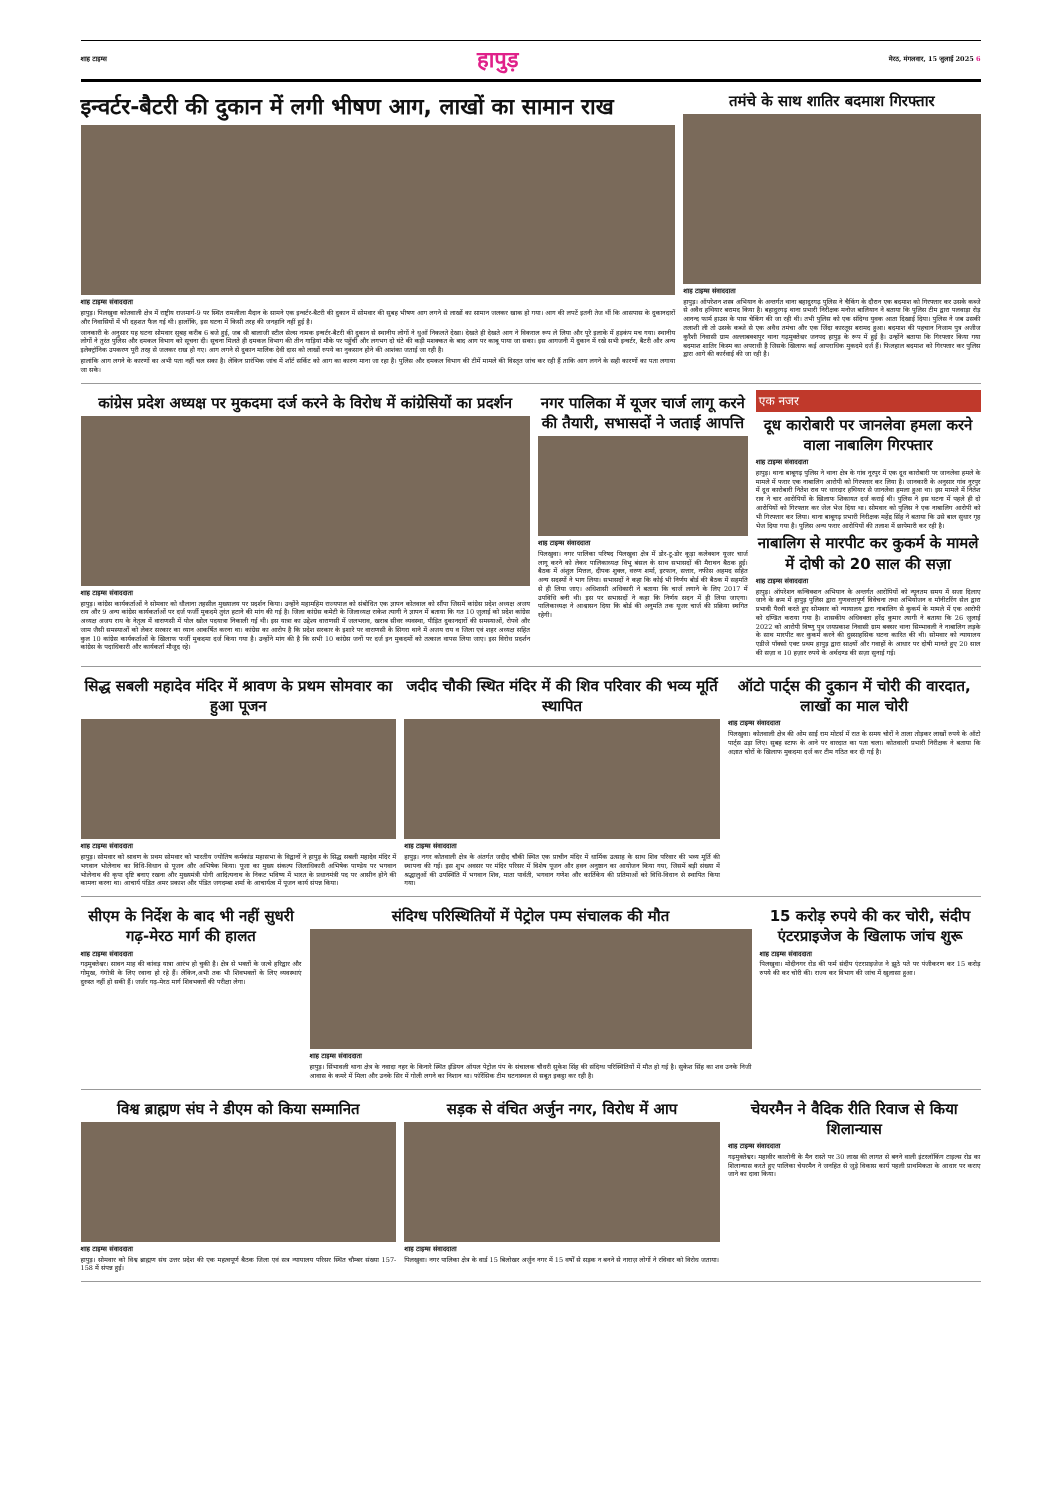शाह टाइम्स हापुड़ मेरठ, मंगलवार, 15 जुलाई 2025 6
इन्वर्टर-बैटरी की दुकान में लगी भीषण आग, लाखों का सामान राख
शाह टाइम्स संवाददाता
हापुड़। पिलखुवा कोतवाली क्षेत्र में राष्ट्रीय राजमार्ग-9 पर स्थित रामलीला मैदान के सामने एक इन्वर्टर-बैटरी की दुकान में सोमवार की सुबह भीषण आग लगने से लाखों का सामान जलकर खाक हो गया। आग की लपटें इतनी तेज थीं कि आसपास के दुकानदारों और निवासियों में भी दहशत फैल गई थी। हालाँकि, इस घटना में किसी तरह की जनहानि नहीं हुई है।
जानकारी के अनुसार यह घटना सोमवार सुबह करीब 6 बजे हुई, जब श्री बालाजी स्टील सेल्स नामक इन्वर्टर-बैटरी की दुकान से स्थानीय लोगों ने धुआँ निकलते देखा। देखते ही देखते आग ने विकराल रूप ले लिया और पूरे इलाके में हड़कंप मच गया। स्थानीय लोगों ने तुरंत पुलिस और दमकल विभाग को सूचना दी। सूचना मिलते ही दमकल विभाग की तीन गाड़ियां मौके पर पहुँचीं और लगभग दो घंटे की कड़ी मशक्कत के बाद आग पर काबू पाया जा सका। इस आगजनी में दुकान में रखे सभी इन्वर्टर, बैटरी और अन्य इलेक्ट्रॉनिक उपकरण पूरी तरह से जलकर राख हो गए। आग लगने से दुकान मालिक देवी दास को लाखों रुपये का नुकसान होने की आशंका जताई जा रही है।
हालांकि आग लगने के कारणों का अभी पता नहीं चल सका है। लेकिन प्रारंभिक जांच में शॉर्ट सर्किट को आग का कारण माना जा रहा है। पुलिस और दमकल विभाग की टीमें मामले की विस्तृत जांच कर रही हैं ताकि आग लगने के सही कारणों का पता लगाया जा सके।
तमंचे के साथ शातिर बदमाश गिरफ्तार
शाह टाइम्स संवाददाता
हापुड़। ऑपरेशन शस्त्र अभियान के अन्तर्गत थाना बहादुरगढ़ पुलिस ने चैकिंग के दौरान एक बदमाश को गिरफ्तार कर उसके कब्जे से अवैध हथियार बरामद किया है। बहादुरगढ़ थाना प्रभारी निरीक्षक मनोज बालियान ने बताया कि पुलिस टीम द्वारा पलवाड़ा रोड़ आनन्द फार्म हाउस के पास चेकिंग की जा रही थी। तभी पुलिस को एक संदिग्ध युवक आता दिखाई दिया। पुलिस ने जब उसकी तलाशी ली तो उसके कब्जे से एक अवैध तमंचा और एक जिंदा कारतूस बरामद हुआ। बदमाश की पहचान निजाम पुत्र अजीज कुरैशी निवासी ग्राम अल्लाबक्शपुर थाना गढ़मुक्तेश्वर जनपद हापुड़ के रूप में हुई है। उन्होंने बताया कि गिरफ्तार किया गया बदमाश शातिर किस्म का अपराधी है जिसके खिलाफ कई आपराधिक मुकदमे दर्ज हैं। फिलहाल बदमाश को गिरफ्तार कर पुलिस द्वारा आगे की कार्रवाई की जा रही है।
कांग्रेस प्रदेश अध्यक्ष पर मुकदमा दर्ज करने के विरोध में कांग्रेसियों का प्रदर्शन
शाह टाइम्स संवाददाता
हापुड़। कांग्रेस कार्यकर्ताओं ने सोमवार को धौलाना तहसील मुख्यालय पर प्रदर्शन किया। उन्होंने महामहिम राज्यपाल को संबोधित एक ज्ञापन कोतवाल को सौंपा जिसमें कांग्रेस प्रदेश अध्यक्ष अजय राय और 9 अन्य कांग्रेस कार्यकर्ताओं पर दर्ज फर्जी मुकदमे तुरंत हटाने की मांग की गई है। जिला कांग्रेस कमेटी के जिलाध्यक्ष राकेश त्यागी ने ज्ञापन में बताया कि गत 10 जुलाई को प्रदेश कांग्रेस अध्यक्ष अजय राय के नेतृत्व में वाराणसी में पोल खोल पदयात्रा निकाली गई थी। इस यात्रा का उद्देश्य वाराणसी में जलभराव, खराब सीवर व्यवस्था, पीड़ित दुकानदारों की समस्याओं, रोपवे और जाम जैसी समस्याओं को लेकर सरकार का ध्यान आकर्षित करना था। कांग्रेस का आरोप है कि प्रदेश सरकार के इशारे पर वाराणसी के सिगरा थाने में अजय राय व जिला एवं शहर अध्यक्ष सहित कुल 10 कांग्रेस कार्यकर्ताओं के खिलाफ फर्जी मुकदमा दर्ज किया गया है। उन्होंने मांग की है कि सभी 10 कांग्रेस जनों पर दर्ज इन मुकदमों को तत्काल वापस लिया जाए। इस विरोध प्रदर्शन कांग्रेस के पदाधिकारी और कार्यकर्ता मौजूद रहे।
नगर पालिका में यूजर चार्ज लागू करने की तैयारी, सभासदों ने जताई आपत्ति
शाह टाइम्स संवाददाता
पिलखुवा। नगर पालिका परिषद पिलखुवा क्षेत्र में डोर-टू-डोर कूड़ा कलेक्शन यूजर चार्ज लागू करने को लेकर पालिकाध्यक्ष विभू बंसल के साथ सभासदों की मैराथन बैठक हुई। बैठक में अंशुल मित्तल, दीपक शुक्ल, वरुण शर्मा, इरफान, सत्तार, नफीस अहमद सहित अन्य सदस्यों ने भाग लिया। सभासदों ने कहा कि कोई भी निर्णय बोर्ड की बैठक में सहमति से ही लिया जाए। अधिशासी अधिकारी ने बताया कि चार्ज लगाने के लिए 2017 में उपविधि बनी थी। इस पर सभासदों ने कहा कि निर्णय सदन में ही लिया जाएगा। पालिकाध्यक्ष ने आश्वासन दिया कि बोर्ड की अनुमति तक यूजर चार्ज की प्रक्रिया स्थगित रहेगी।
एक नजर
दूध कारोबारी पर जानलेवा हमला करने वाला नाबालिग गिरफ्तार
शाह टाइम्स संवाददाता
हापुड़। थाना बाबूगढ़ पुलिस ने थाना क्षेत्र के गांव नूरपुर में एक दूध कारोबारी पर जानलेवा हमले के मामले में फरार एक नाबालिग आरोपी को गिरफ्तार कर लिया है। जानकारी के अनुसार गांव नूरपुर में दूध कारोबारी नितेश राव पर धारदार हथियार से जानलेवा हमला हुआ था। इस मामले में नितेश राव ने चार आरोपियों के खिलाफ शिकायत दर्ज कराई थी। पुलिस ने इस घटना में पहले ही दो आरोपियों को गिरफ्तार कर जेल भेज दिया था। सोमवार को पुलिस ने एक नाबालिग आरोपी को भी गिरफ्तार कर लिया। थाना बाबूगढ़ प्रभारी निरीक्षक महेंद्र सिंह ने बताया कि उसे बाल सुधार गृह भेज दिया गया है। पुलिस अन्य फरार आरोपियों की तलाश में छापेमारी कर रही है।
नाबालिग से मारपीट कर कुकर्म के मामले में दोषी को 20 साल की सज़ा
शाह टाइम्स संवाददाता
हापुड़। ऑपरेशन कन्विक्शन अभियान के अन्तर्गत आरोपियों को न्यूनतम समय में सजा दिलाए जाने के क्रम में हापुड़ पुलिस द्वारा गुणवत्तापूर्ण विवेचना तथा अभियोजन व मॉनीटरिंग सेल द्वारा प्रभावी पैरवी करते हुए सोमवार को न्यायालय द्वारा नाबालिग से कुकर्म के मामले में एक आरोपी को दण्डित कराया गया है। शासकीय अधिवक्ता हरेंद्र कुमार त्यागी ने बताया कि 26 जुलाई 2022 को आरोपी विष्णु पुत्र जयप्रकाश निवासी ग्राम बक्सर थाना सिम्भावली ने नाबालिग लड़के के साथ मारपीट कर कुकर्म करने की दुस्साहसिक घटना कारित की थी। सोमवार को न्यायालय एडीजे पॉक्सो एक्ट प्रथम हापुड़ द्वारा साक्ष्यों और गवाहों के आधार पर दोषी मानते हुए 20 साल की सज़ा व 10 हज़ार रुपये के अर्थदण्ड की सज़ा सुनाई गई।
सिद्ध सबली महादेव मंदिर में श्रावण के प्रथम सोमवार का हुआ पूजन
शाह टाइम्स संवाददाता
हापुड़। सोमवार को श्रावण के प्रथम सोमवार को भारतीय ज्योतिष कर्मकांड महासभा के विद्वानों ने हापुड़ के सिद्ध सबली महादेव मंदिर में भगवान भोलेनाथ का विधि-विधान से पूजन और अभिषेक किया। पूजा का मुख्य संकल्प जिलाधिकारी अभिषेक पाण्डेय पर भगवान भोलेनाथ की कृपा दृष्टि बनाए रखना और मुख्यमंत्री योगी आदित्यनाथ के निकट भविष्य में भारत के प्रधानमंत्री पद पर आसीन होने की कामना करना था। आचार्य पंडित अमर प्रकाश और पंडित जगदम्बा शर्मा के आचार्यत्व में पूजन कार्य संपन्न किया।
जदीद चौकी स्थित मंदिर में की शिव परिवार की भव्य मूर्ति स्थापित
शाह टाइम्स संवाददाता
हापुड़। नगर कोतवाली क्षेत्र के अंतर्गत जदीद चौकी स्थित एक प्राचीन मंदिर में धार्मिक उत्साह के साथ शिव परिवार की भव्य मूर्ति की स्थापना की गई। इस शुभ अवसर पर मंदिर परिसर में विशेष पूजन और हवन अनुष्ठान का आयोजन किया गया, जिसमें बड़ी संख्या में श्रद्धालुओं की उपस्थिति में भगवान शिव, माता पार्वती, भगवान गणेश और कार्तिकेय की प्रतिमाओं को विधि-विधान से स्थापित किया गया।
ऑटो पार्ट्स की दुकान में चोरी की वारदात, लाखों का माल चोरी
शाह टाइम्स संवाददाता
पिलखुवा। कोतवाली क्षेत्र की ओम साईं राम मोटर्स में रात के समय चोरों ने ताला तोड़कर लाखों रुपये के ऑटो पार्ट्स उड़ा लिए। सुबह स्टाफ के आने पर वारदात का पता चला। कोतवाली प्रभारी निरीक्षक ने बताया कि अज्ञात चोरों के खिलाफ मुकदमा दर्ज कर टीम गठित कर दी गई है।
सीएम के निर्देश के बाद भी नहीं सुधरी गढ़-मेरठ मार्ग की हालत
शाह टाइम्स संवाददाता
गढ़मुक्तेश्वर। सावन माह की कांवड़ यात्रा आरंभ हो चुकी है। क्षेत्र से भक्तों के जत्थे हरिद्वार और गोमुख, गंगोत्री के लिए रवाना हो रहे हैं। लेकिन,अभी तक भी शिवभक्तों के लिए व्यवस्थाएं दुरुस्त नहीं हो सकी हैं। जर्जर गढ़-मेरठ मार्ग शिवभक्तों की परीक्षा लेगा।
संदिग्ध परिस्थितियों में पेट्रोल पम्प संचालक की मौत
शाह टाइम्स संवाददाता
हापुड़। सिंभावली थाना क्षेत्र के नवादा नहर के किनारे स्थित इंडियन ऑयल पेट्रोल पंप के संचालक चौधरी सुकेश सिंह की संदिग्ध परिस्थितियों में मौत हो गई है। सुकेश सिंह का शव उनके निजी आवास के कमरे में मिला और उनके सिर में गोली लगने का निशान था। फॉरेंसिक टीम घटनास्थल से सबूत इकट्ठा कर रही है।
15 करोड़ रुपये की कर चोरी, संदीप एंटरप्राइजेज के खिलाफ जांच शुरू
शाह टाइम्स संवाददाता
पिलखुवा। मोदीनगर रोड की फर्म संदीप एंटरप्राइजेज ने झूठे पते पर पंजीकरण कर 15 करोड़ रुपये की कर चोरी की। राज्य कर विभाग की जांच में खुलासा हुआ।
विश्व ब्राह्मण संघ ने डीएम को किया सम्मानित
शाह टाइम्स संवाददाता
हापुड़। सोमवार को विश्व ब्राह्मण संघ उत्तर प्रदेश की एक महत्वपूर्ण बैठक जिला एवं सत्र न्यायालय परिसर स्थित चौम्बर संख्या 157-158 में संपन्न हुई।
सड़क से वंचित अर्जुन नगर, विरोध में आप
शाह टाइम्स संवाददाता
पिलखुवा। नगर पालिका क्षेत्र के वार्ड 15 बिलोखर अर्जुन नगर में 15 वर्षों से सड़क न बनने से नाराज़ लोगों ने रविवार को विरोध जताया।
चेयरमैन ने वैदिक रीति रिवाज से किया शिलान्यास
शाह टाइम्स संवाददाता
गढ़मुक्तेश्वर। महावीर कालोनी के मैन रास्ते पर 30 लाख की लागत से बनने वाली इंटरलॉकिंग टाइल्स रोड का शिलान्यास करते हुए पालिका चेयरमैन ने जनहित से जुड़े विकास कार्य पहली प्राथमिकता के आधार पर कराए जाने का दावा किया।